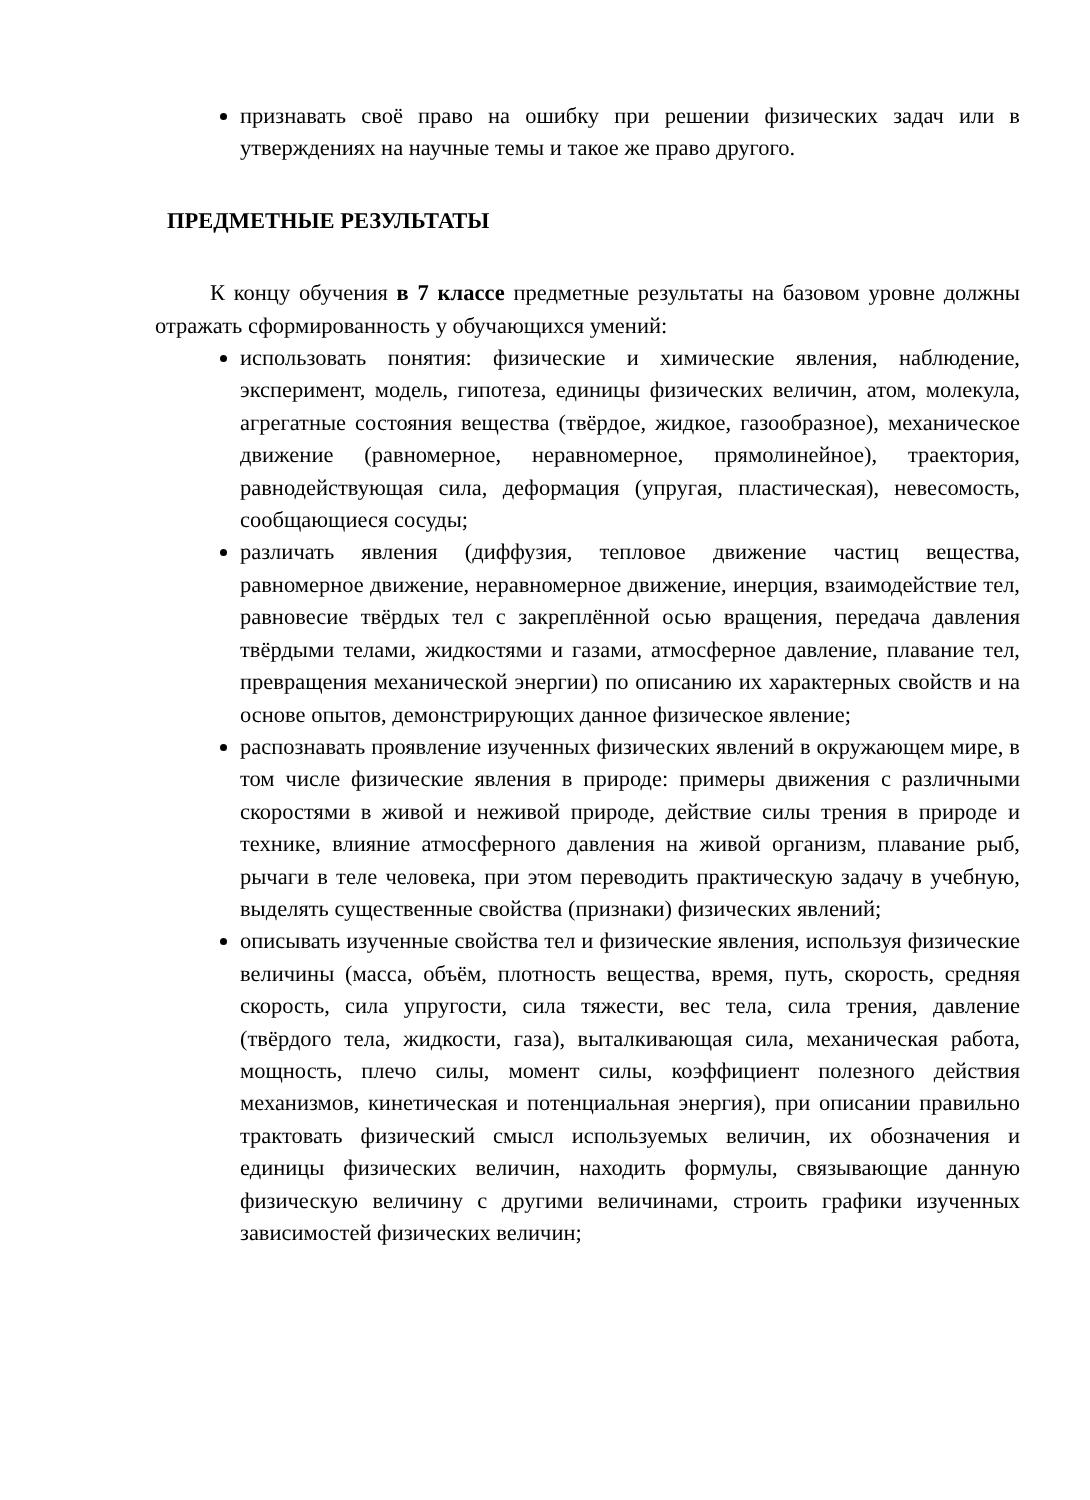признавать своё право на ошибку при решении физических задач или в утверждениях на научные темы и такое же право другого.
ПРЕДМЕТНЫЕ РЕЗУЛЬТАТЫ
К концу обучения в 7 классе предметные результаты на базовом уровне должны отражать сформированность у обучающихся умений:
использовать понятия: физические и химические явления, наблюдение, эксперимент, модель, гипотеза, единицы физических величин, атом, молекула, агрегатные состояния вещества (твёрдое, жидкое, газообразное), механическое движение (равномерное, неравномерное, прямолинейное), траектория, равнодействующая сила, деформация (упругая, пластическая), невесомость, сообщающиеся сосуды;
различать явления (диффузия, тепловое движение частиц вещества, равномерное движение, неравномерное движение, инерция, взаимодействие тел, равновесие твёрдых тел с закреплённой осью вращения, передача давления твёрдыми телами, жидкостями и газами, атмосферное давление, плавание тел, превращения механической энергии) по описанию их характерных свойств и на основе опытов, демонстрирующих данное физическое явление;
распознавать проявление изученных физических явлений в окружающем мире, в том числе физические явления в природе: примеры движения с различными скоростями в живой и неживой природе, действие силы трения в природе и технике, влияние атмосферного давления на живой организм, плавание рыб, рычаги в теле человека, при этом переводить практическую задачу в учебную, выделять существенные свойства (признаки) физических явлений;
описывать изученные свойства тел и физические явления, используя физические величины (масса, объём, плотность вещества, время, путь, скорость, средняя скорость, сила упругости, сила тяжести, вес тела, сила трения, давление (твёрдого тела, жидкости, газа), выталкивающая сила, механическая работа, мощность, плечо силы, момент силы, коэффициент полезного действия механизмов, кинетическая и потенциальная энергия), при описании правильно трактовать физический смысл используемых величин, их обозначения и единицы физических величин, находить формулы, связывающие данную физическую величину с другими величинами, строить графики изученных зависимостей физических величин;